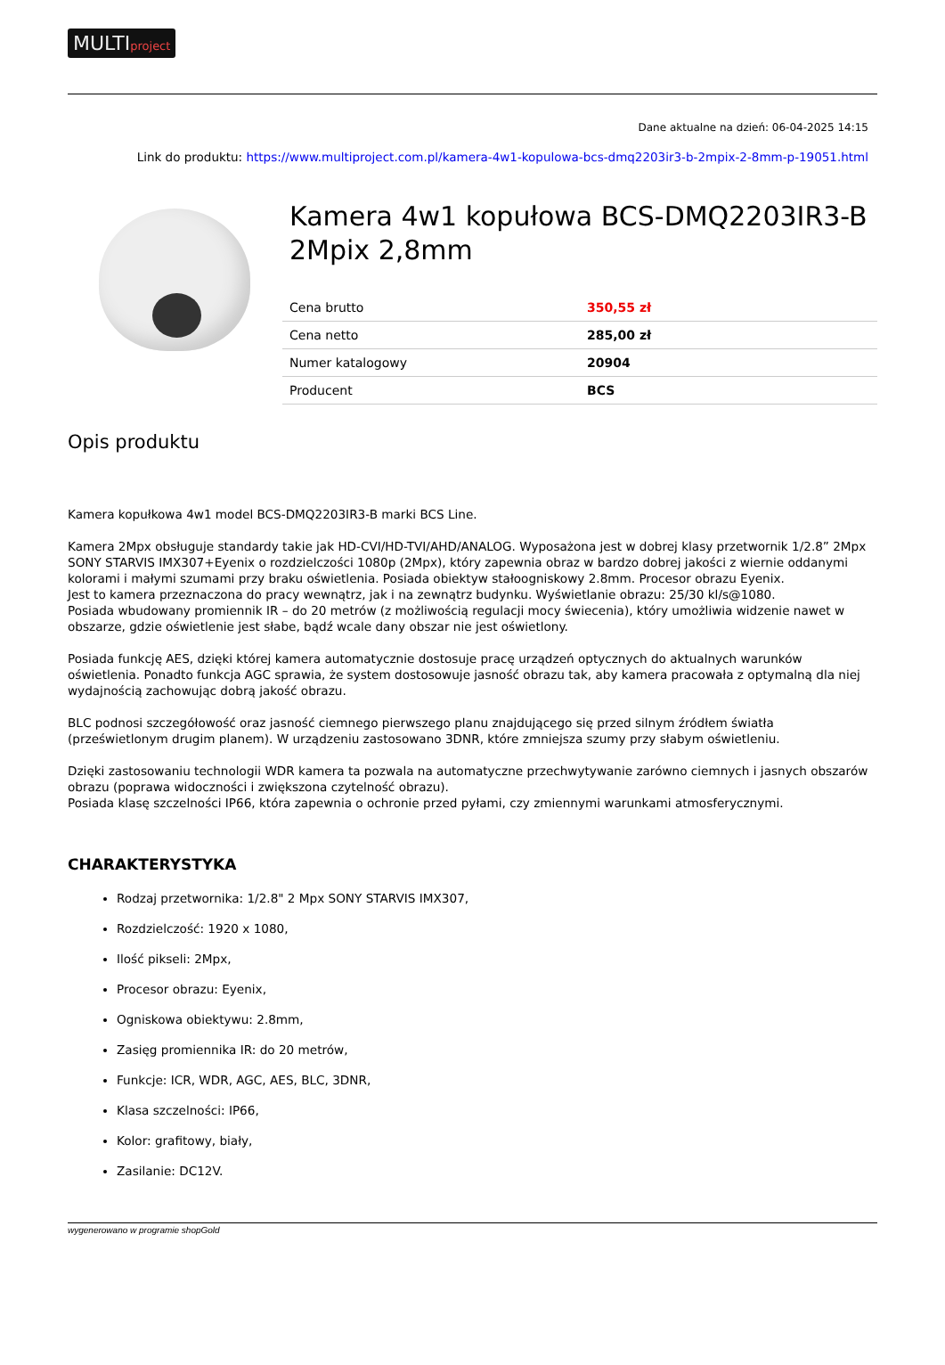MULTIproject
Dane aktualne na dzień: 06-04-2025 14:15
Link do produktu: https://www.multiproject.com.pl/kamera-4w1-kopulowa-bcs-dmq2203ir3-b-2mpix-2-8mm-p-19051.html
Kamera 4w1 kopułowa BCS-DMQ2203IR3-B 2Mpix 2,8mm
| Cena brutto | 350,55 zł |
| Cena netto | 285,00 zł |
| Numer katalogowy | 20904 |
| Producent | BCS |
Opis produktu
Kamera kopułkowa 4w1 model BCS-DMQ2203IR3-B marki BCS Line.
Kamera 2Mpx obsługuje standardy takie jak HD-CVI/HD-TVI/AHD/ANALOG. Wyposażona jest w dobrej klasy przetwornik 1/2.8” 2Mpx SONY STARVIS IMX307+Eyenix o rozdzielczości 1080p (2Mpx), który zapewnia obraz w bardzo dobrej jakości z wiernie oddanymi kolorami i małymi szumami przy braku oświetlenia. Posiada obiektyw stałoogniskowy 2.8mm. Procesor obrazu Eyenix.
Jest to kamera przeznaczona do pracy wewnątrz, jak i na zewnątrz budynku. Wyświetlanie obrazu: 25/30 kl/s@1080.
Posiada wbudowany promiennik IR – do 20 metrów (z możliwością regulacji mocy świecenia), który umożliwia widzenie nawet w obszarze, gdzie oświetlenie jest słabe, bądź wcale dany obszar nie jest oświetlony.
Posiada funkcję AES, dzięki której kamera automatycznie dostosuje pracę urządzeń optycznych do aktualnych warunków oświetlenia. Ponadto funkcja AGC sprawia, że system dostosowuje jasność obrazu tak, aby kamera pracowała z optymalną dla niej wydajnością zachowując dobrą jakość obrazu.
BLC podnosi szczegółowość oraz jasność ciemnego pierwszego planu znajdującego się przed silnym źródłem światła (prześwietlonym drugim planem). W urządzeniu zastosowano 3DNR, które zmniejsza szumy przy słabym oświetleniu.
Dzięki zastosowaniu technologii WDR kamera ta pozwala na automatyczne przechwytywanie zarówno ciemnych i jasnych obszarów obrazu (poprawa widoczności i zwiększona czytelność obrazu).
Posiada klasę szczelności IP66, która zapewnia o ochronie przed pyłami, czy zmiennymi warunkami atmosferycznymi.
CHARAKTERYSTYKA
Rodzaj przetwornika: 1/2.8" 2 Mpx SONY STARVIS IMX307,
Rozdzielczość: 1920 x 1080,
Ilość pikseli: 2Mpx,
Procesor obrazu: Eyenix,
Ogniskowa obiektywu: 2.8mm,
Zasięg promiennika IR: do 20 metrów,
Funkcje: ICR, WDR, AGC, AES, BLC, 3DNR,
Klasa szczelności: IP66,
Kolor: grafitowy, biały,
Zasilanie: DC12V.
wygenerowano w programie shopGold